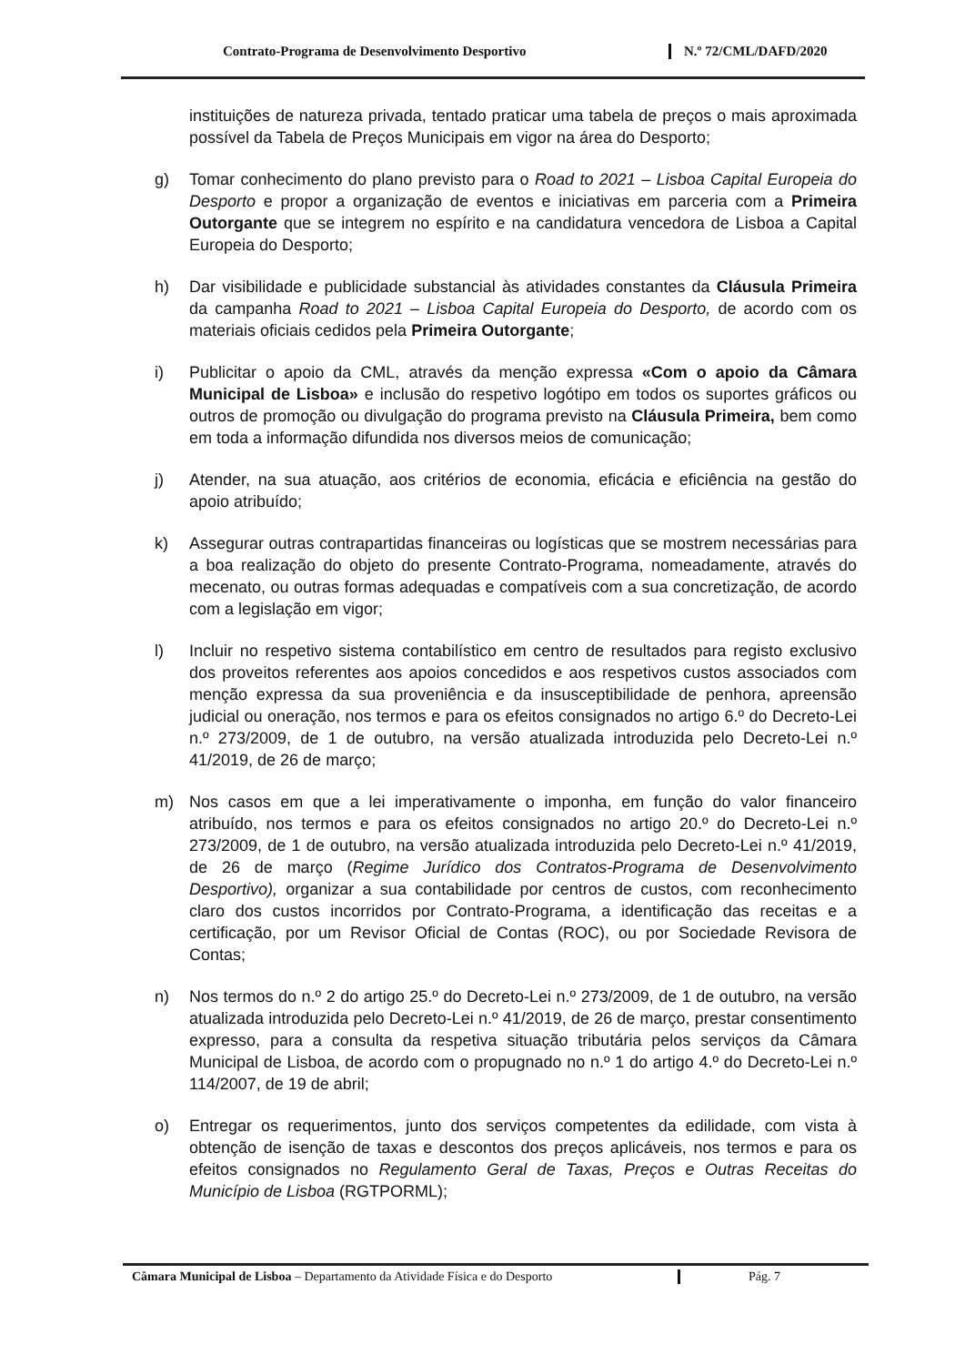Contrato-Programa de Desenvolvimento Desportivo N.º 72/CML/DAFD/2020
instituições de natureza privada, tentado praticar uma tabela de preços o mais aproximada possível da Tabela de Preços Municipais em vigor na área do Desporto;
g) Tomar conhecimento do plano previsto para o Road to 2021 – Lisboa Capital Europeia do Desporto e propor a organização de eventos e iniciativas em parceria com a Primeira Outorgante que se integrem no espírito e na candidatura vencedora de Lisboa a Capital Europeia do Desporto;
h) Dar visibilidade e publicidade substancial às atividades constantes da Cláusula Primeira da campanha Road to 2021 – Lisboa Capital Europeia do Desporto, de acordo com os materiais oficiais cedidos pela Primeira Outorgante;
i) Publicitar o apoio da CML, através da menção expressa «Com o apoio da Câmara Municipal de Lisboa» e inclusão do respetivo logótipo em todos os suportes gráficos ou outros de promoção ou divulgação do programa previsto na Cláusula Primeira, bem como em toda a informação difundida nos diversos meios de comunicação;
j) Atender, na sua atuação, aos critérios de economia, eficácia e eficiência na gestão do apoio atribuído;
k) Assegurar outras contrapartidas financeiras ou logísticas que se mostrem necessárias para a boa realização do objeto do presente Contrato-Programa, nomeadamente, através do mecenato, ou outras formas adequadas e compatíveis com a sua concretização, de acordo com a legislação em vigor;
l) Incluir no respetivo sistema contabilístico em centro de resultados para registo exclusivo dos proveitos referentes aos apoios concedidos e aos respetivos custos associados com menção expressa da sua proveniência e da insusceptibilidade de penhora, apreensão judicial ou oneração, nos termos e para os efeitos consignados no artigo 6.º do Decreto-Lei n.º 273/2009, de 1 de outubro, na versão atualizada introduzida pelo Decreto-Lei n.º 41/2019, de 26 de março;
m) Nos casos em que a lei imperativamente o imponha, em função do valor financeiro atribuído, nos termos e para os efeitos consignados no artigo 20.º do Decreto-Lei n.º 273/2009, de 1 de outubro, na versão atualizada introduzida pelo Decreto-Lei n.º 41/2019, de 26 de março (Regime Jurídico dos Contratos-Programa de Desenvolvimento Desportivo), organizar a sua contabilidade por centros de custos, com reconhecimento claro dos custos incorridos por Contrato-Programa, a identificação das receitas e a certificação, por um Revisor Oficial de Contas (ROC), ou por Sociedade Revisora de Contas;
n) Nos termos do n.º 2 do artigo 25.º do Decreto-Lei n.º 273/2009, de 1 de outubro, na versão atualizada introduzida pelo Decreto-Lei n.º 41/2019, de 26 de março, prestar consentimento expresso, para a consulta da respetiva situação tributária pelos serviços da Câmara Municipal de Lisboa, de acordo com o propugnado no n.º 1 do artigo 4.º do Decreto-Lei n.º 114/2007, de 19 de abril;
o) Entregar os requerimentos, junto dos serviços competentes da edilidade, com vista à obtenção de isenção de taxas e descontos dos preços aplicáveis, nos termos e para os efeitos consignados no Regulamento Geral de Taxas, Preços e Outras Receitas do Município de Lisboa (RGTPORML);
Câmara Municipal de Lisboa – Departamento da Atividade Física e do Desporto
Pág. 7